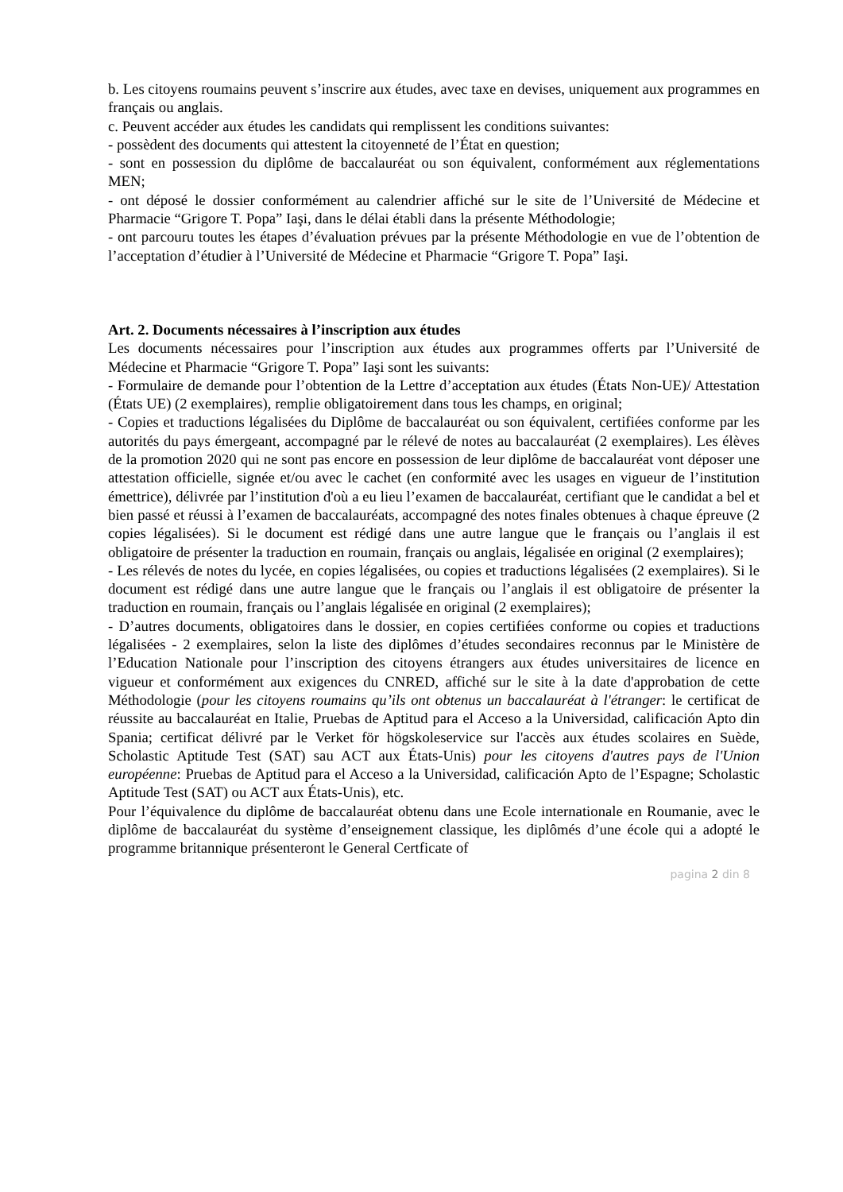b. Les citoyens roumains peuvent s’inscrire aux études, avec taxe en devises, uniquement aux programmes en français ou anglais.
c. Peuvent accéder aux études les candidats qui remplissent les conditions suivantes:
- possèdent des documents qui attestent la citoyenneté de l’État en question;
- sont en possession du diplôme de baccalauréat ou son équivalent, conformément aux réglementations MEN;
- ont déposé le dossier conformément au calendrier affiché sur le site de l’Université de Médecine et Pharmacie “Grigore T. Popa” Iaşi, dans le délai établi dans la présente Méthodologie;
- ont parcouru toutes les étapes d’évaluation prévues par la présente Méthodologie en vue de l’obtention de l’acceptation d’étudier à l’Université de Médecine et Pharmacie “Grigore T. Popa” Iaşi.
Art. 2. Documents nécessaires à l’inscription aux études
Les documents nécessaires pour l’inscription aux études aux programmes offerts par l’Université de Médecine et Pharmacie “Grigore T. Popa” Iaşi sont les suivants:
- Formulaire de demande pour l’obtention de la Lettre d’acceptation aux études (États Non-UE)/ Attestation (États UE) (2 exemplaires), remplie obligatoirement dans tous les champs, en original;
- Copies et traductions légalisées du Diplôme de baccalauréat ou son équivalent, certifiées conforme par les autorités du pays émergeant, accompagné par le rélevé de notes au baccalauréat (2 exemplaires). Les élèves de la promotion 2020 qui ne sont pas encore en possession de leur diplôme de baccalauréat vont déposer une attestation officielle, signée et/ou avec le cachet (en conformité avec les usages en vigueur de l’institution émettrice), délivrée par l’institution d'où a eu lieu l’examen de baccalauréat, certifiant que le candidat a bel et bien passé et réussi à l’examen de baccalauréats, accompagné des notes finales obtenues à chaque épreuve (2 copies légalisées). Si le document est rédigé dans une autre langue que le français ou l’anglais il est obligatoire de présenter la traduction en roumain, français ou anglais, légalisée en original (2 exemplaires);
- Les rélevés de notes du lycée, en copies légalisées, ou copies et traductions légalisées (2 exemplaires). Si le document est rédigé dans une autre langue que le français ou l’anglais il est obligatoire de présenter la traduction en roumain, français ou l’anglais légalisée en original (2 exemplaires);
- D’autres documents, obligatoires dans le dossier, en copies certifiées conforme ou copies et traductions légalisées - 2 exemplaires, selon la liste des diplômes d’études secondaires reconnus par le Ministère de l’Education Nationale pour l’inscription des citoyens étrangers aux études universitaires de licence en vigueur et conformément aux exigences du CNRED, affiché sur le site à la date d'approbation de cette Méthodologie (pour les citoyens roumains qu’ils ont obtenus un baccalauréat à l'étranger: le certificat de réussite au baccalauréat en Italie, Pruebas de Aptitud para el Acceso a la Universidad, calificación Apto din Spania; certificat délivré par le Verket för högskoleservice sur l'accès aux études scolaires en Suède, Scholastic Aptitude Test (SAT) sau ACT aux États-Unis) pour les citoyens d'autres pays de l'Union européenne: Pruebas de Aptitud para el Acceso a la Universidad, calificación Apto de l’Espagne; Scholastic Aptitude Test (SAT) ou ACT aux États-Unis), etc.
Pour l’équivalence du diplôme de baccalauréat obtenu dans une Ecole internationale en Roumanie, avec le diplôme de baccalauréat du système d’enseignement classique, les diplômés d’une école qui a adopté le programme britannique présenteront le General Certficate of
pagina 2 din 8